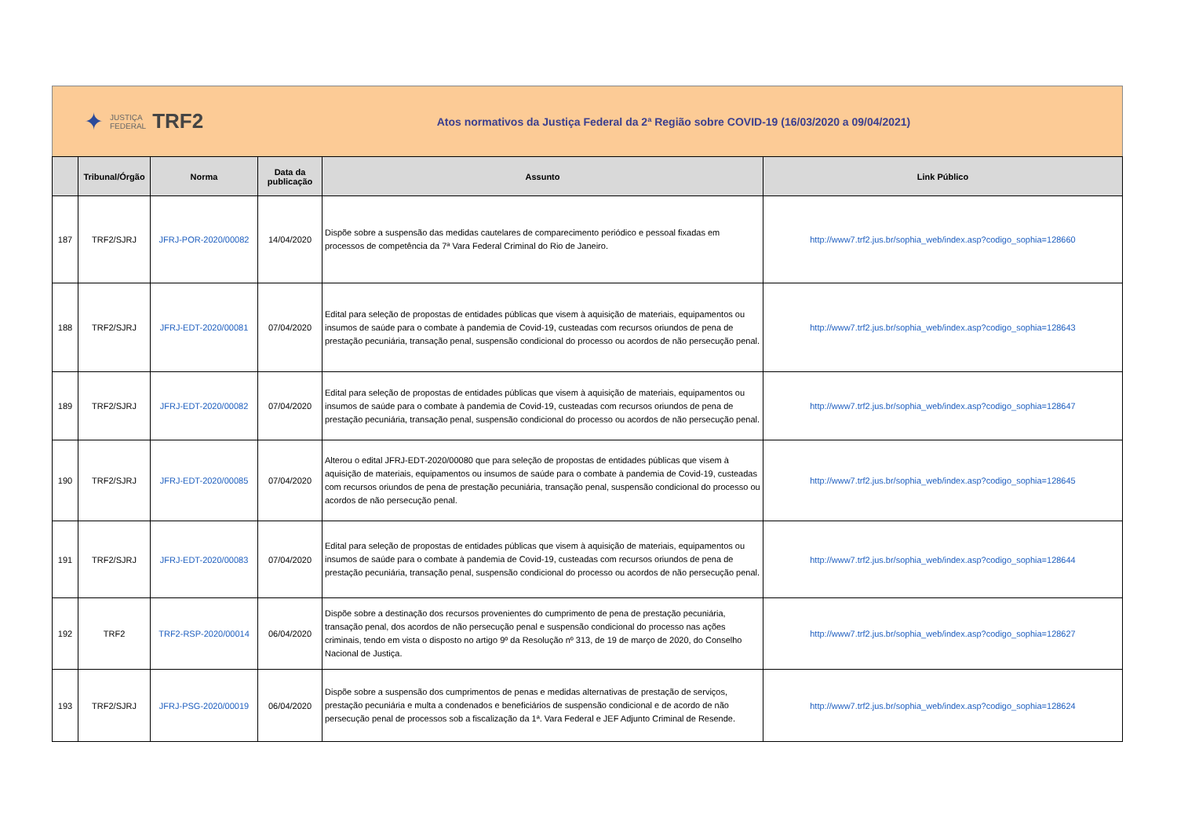✦
JUSTIÇA
FEDERAL
TRF2
Atos normativos da Justiça Federal da 2ª Região sobre COVID-19 (16/03/2020 a 09/04/2021)
| | Tribunal/Órgão | Norma | Data da publicação | Assunto | Link Público |
| --- | --- | --- | --- | --- | --- |
| 187 | TRF2/SJRJ | JFRJ-POR-2020/00082 | 14/04/2020 | Dispõe sobre a suspensão das medidas cautelares de comparecimento periódico e pessoal fixadas em processos de competência da 7ª Vara Federal Criminal do Rio de Janeiro. | http://www7.trf2.jus.br/sophia_web/index.asp?codigo_sophia=128660 |
| 188 | TRF2/SJRJ | JFRJ-EDT-2020/00081 | 07/04/2020 | Edital para seleção de propostas de entidades públicas que visem à aquisição de materiais, equipamentos ou insumos de saúde para o combate à pandemia de Covid-19, custeadas com recursos oriundos de pena de prestação pecuniária, transação penal, suspensão condicional do processo ou acordos de não persecução penal. | http://www7.trf2.jus.br/sophia_web/index.asp?codigo_sophia=128643 |
| 189 | TRF2/SJRJ | JFRJ-EDT-2020/00082 | 07/04/2020 | Edital para seleção de propostas de entidades públicas que visem à aquisição de materiais, equipamentos ou insumos de saúde para o combate à pandemia de Covid-19, custeadas com recursos oriundos de pena de prestação pecuniária, transação penal, suspensão condicional do processo ou acordos de não persecução penal. | http://www7.trf2.jus.br/sophia_web/index.asp?codigo_sophia=128647 |
| 190 | TRF2/SJRJ | JFRJ-EDT-2020/00085 | 07/04/2020 | Alterou o edital JFRJ-EDT-2020/00080 que para seleção de propostas de entidades públicas que visem à aquisição de materiais, equipamentos ou insumos de saúde para o combate à pandemia de Covid-19, custeadas com recursos oriundos de pena de prestação pecuniária, transação penal, suspensão condicional do processo ou acordos de não persecução penal. | http://www7.trf2.jus.br/sophia_web/index.asp?codigo_sophia=128645 |
| 191 | TRF2/SJRJ | JFRJ-EDT-2020/00083 | 07/04/2020 | Edital para seleção de propostas de entidades públicas que visem à aquisição de materiais, equipamentos ou insumos de saúde para o combate à pandemia de Covid-19, custeadas com recursos oriundos de pena de prestação pecuniária, transação penal, suspensão condicional do processo ou acordos de não persecução penal. | http://www7.trf2.jus.br/sophia_web/index.asp?codigo_sophia=128644 |
| 192 | TRF2 | TRF2-RSP-2020/00014 | 06/04/2020 | Dispõe sobre a destinação dos recursos provenientes do cumprimento de pena de prestação pecuniária, transação penal, dos acordos de não persecução penal e suspensão condicional do processo nas ações criminais, tendo em vista o disposto no artigo 9º da Resolução nº 313, de 19 de março de 2020, do Conselho Nacional de Justiça. | http://www7.trf2.jus.br/sophia_web/index.asp?codigo_sophia=128627 |
| 193 | TRF2/SJRJ | JFRJ-PSG-2020/00019 | 06/04/2020 | Dispõe sobre a suspensão dos cumprimentos de penas e medidas alternativas de prestação de serviços, prestação pecuniária e multa a condenados e beneficiários de suspensão condicional e de acordo de não persecução penal de processos sob a fiscalização da 1ª. Vara Federal e JEF Adjunto Criminal de Resende. | http://www7.trf2.jus.br/sophia_web/index.asp?codigo_sophia=128624 |